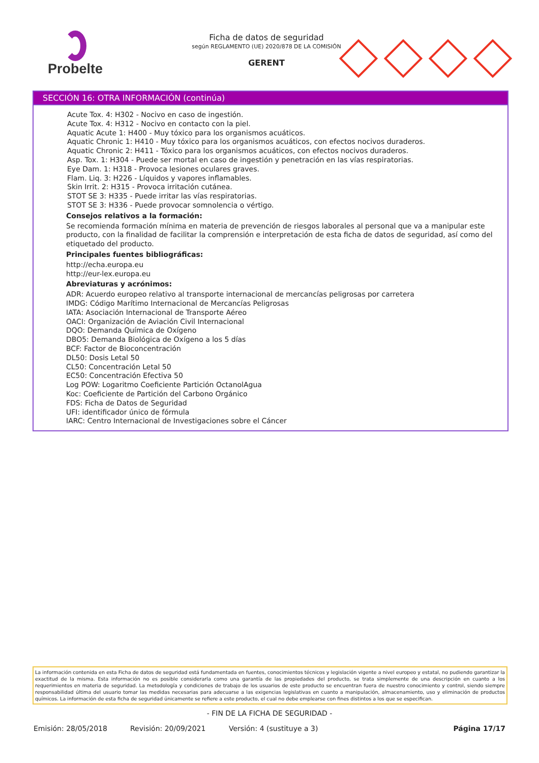Probelte
Ficha de datos de seguridad
según REGLAMENTO (UE) 2020/878 DE LA COMISIÓN
GERENT
SECCIÓN 16: OTRA INFORMACIÓN (continúa)
Acute Tox. 4: H302 - Nocivo en caso de ingestión.
Acute Tox. 4: H312 - Nocivo en contacto con la piel.
Aquatic Acute 1: H400 - Muy tóxico para los organismos acuáticos.
Aquatic Chronic 1: H410 - Muy tóxico para los organismos acuáticos, con efectos nocivos duraderos.
Aquatic Chronic 2: H411 - Tóxico para los organismos acuáticos, con efectos nocivos duraderos.
Asp. Tox. 1: H304 - Puede ser mortal en caso de ingestión y penetración en las vías respiratorias.
Eye Dam. 1: H318 - Provoca lesiones oculares graves.
Flam. Liq. 3: H226 - Líquidos y vapores inflamables.
Skin Irrit. 2: H315 - Provoca irritación cutánea.
STOT SE 3: H335 - Puede irritar las vías respiratorias.
STOT SE 3: H336 - Puede provocar somnolencia o vértigo.
Consejos relativos a la formación:
Se recomienda formación mínima en materia de prevención de riesgos laborales al personal que va a manipular este producto, con la finalidad de facilitar la comprensión e interpretación de esta ficha de datos de seguridad, así como del etiquetado del producto.
Principales fuentes bibliográficas:
http://echa.europa.eu
http://eur-lex.europa.eu
Abreviaturas y acrónimos:
ADR: Acuerdo europeo relativo al transporte internacional de mercancías peligrosas por carretera
IMDG: Código Marítimo Internacional de Mercancías Peligrosas
IATA: Asociación Internacional de Transporte Aéreo
OACI: Organización de Aviación Civil Internacional
DQO: Demanda Química de Oxígeno
DBO5: Demanda Biológica de Oxígeno a los 5 días
BCF: Factor de Bioconcentración
DL50: Dosis Letal 50
CL50: Concentración Letal 50
EC50: Concentración Efectiva 50
Log POW: Logaritmo Coeficiente Partición OctanolAgua
Koc: Coeficiente de Partición del Carbono Orgánico
FDS: Ficha de Datos de Seguridad
UFI: identificador único de fórmula
IARC: Centro Internacional de Investigaciones sobre el Cáncer
La información contenida en esta Ficha de datos de seguridad está fundamentada en fuentes, conocimientos técnicos y legislación vigente a nivel europeo y estatal, no pudiendo garantizar la exactitud de la misma. Esta información no es posible considerarla como una garantía de las propiedades del producto, se trata simplemente de una descripción en cuanto a los requerimientos en materia de seguridad. La metodología y condiciones de trabajo de los usuarios de este producto se encuentran fuera de nuestro conocimiento y control, siendo siempre responsabilidad última del usuario tomar las medidas necesarias para adecuarse a las exigencias legislativas en cuanto a manipulación, almacenamiento, uso y eliminación de productos químicos. La información de esta ficha de seguridad únicamente se refiere a este producto, el cual no debe emplearse con fines distintos a los que se especifican.
- FIN DE LA FICHA DE SEGURIDAD -
Emisión: 28/05/2018 Revisión: 20/09/2021 Versión: 4 (sustituye a 3) Página 17/17